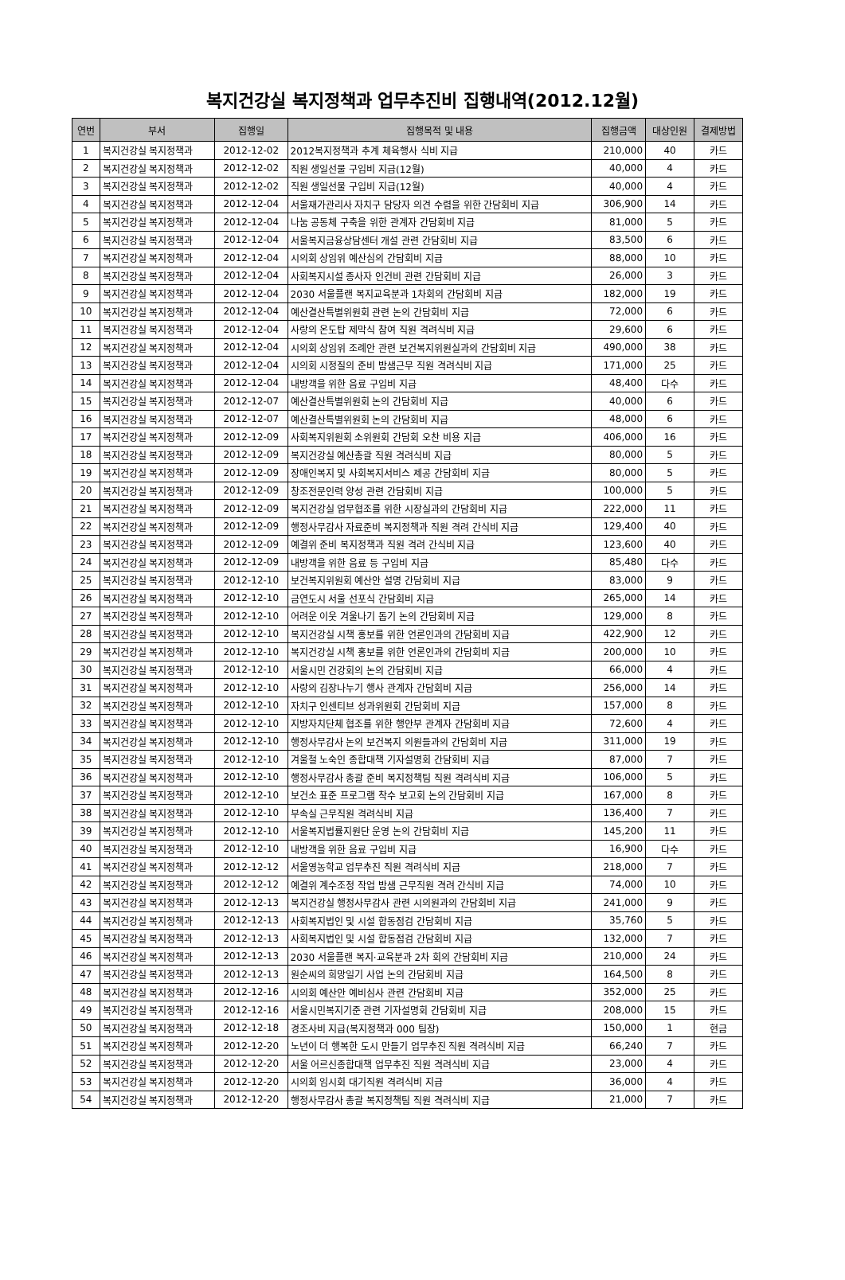복지건강실 복지정책과 업무추진비 집행내역(2012.12월)
| 연번 | 부서 | 집행일 | 집행목적 및 내용 | 집행금액 | 대상인원 | 결제방법 |
| --- | --- | --- | --- | --- | --- | --- |
| 1 | 복지건강실 복지정책과 | 2012-12-02 | 2012복지정책과 추계 체육행사 식비 지급 | 210,000 | 40 | 카드 |
| 2 | 복지건강실 복지정책과 | 2012-12-02 | 직원 생일선물 구입비 지급(12월) | 40,000 | 4 | 카드 |
| 3 | 복지건강실 복지정책과 | 2012-12-02 | 직원 생일선물 구입비 지급(12월) | 40,000 | 4 | 카드 |
| 4 | 복지건강실 복지정책과 | 2012-12-04 | 서울재가관리사 자치구 담당자 의견 수렴을 위한 간담회비 지급 | 306,900 | 14 | 카드 |
| 5 | 복지건강실 복지정책과 | 2012-12-04 | 나눔 공동체 구축을 위한 관계자 간담회비 지급 | 81,000 | 5 | 카드 |
| 6 | 복지건강실 복지정책과 | 2012-12-04 | 서울복지금융상담센터 개설 관련 간담회비 지급 | 83,500 | 6 | 카드 |
| 7 | 복지건강실 복지정책과 | 2012-12-04 | 시의회 상임위 예산심의 간담회비 지급 | 88,000 | 10 | 카드 |
| 8 | 복지건강실 복지정책과 | 2012-12-04 | 사회복지시설 종사자 인건비 관련 간담회비 지급 | 26,000 | 3 | 카드 |
| 9 | 복지건강실 복지정책과 | 2012-12-04 | 2030 서울플랜 복지교육분과 1차회의 간담회비 지급 | 182,000 | 19 | 카드 |
| 10 | 복지건강실 복지정책과 | 2012-12-04 | 예산결산특별위원회 관련 논의 간담회비 지급 | 72,000 | 6 | 카드 |
| 11 | 복지건강실 복지정책과 | 2012-12-04 | 사랑의 온도탑 제막식 참여 직원 격려식비 지급 | 29,600 | 6 | 카드 |
| 12 | 복지건강실 복지정책과 | 2012-12-04 | 시의회 상임위 조례안 관련 보건복지위원실과의 간담회비 지급 | 490,000 | 38 | 카드 |
| 13 | 복지건강실 복지정책과 | 2012-12-04 | 시의회 시정질의 준비 밤샘근무 직원 격려식비 지급 | 171,000 | 25 | 카드 |
| 14 | 복지건강실 복지정책과 | 2012-12-04 | 내방객을 위한 음료 구입비 지급 | 48,400 | 다수 | 카드 |
| 15 | 복지건강실 복지정책과 | 2012-12-07 | 예산결산특별위원회 논의 간담회비 지급 | 40,000 | 6 | 카드 |
| 16 | 복지건강실 복지정책과 | 2012-12-07 | 예산결산특별위원회 논의 간담회비 지급 | 48,000 | 6 | 카드 |
| 17 | 복지건강실 복지정책과 | 2012-12-09 | 사회복지위원회 소위원회 간담회 오찬 비용 지급 | 406,000 | 16 | 카드 |
| 18 | 복지건강실 복지정책과 | 2012-12-09 | 복지건강실 예산총괄 직원 격려식비 지급 | 80,000 | 5 | 카드 |
| 19 | 복지건강실 복지정책과 | 2012-12-09 | 장애인복지 및 사회복지서비스 제공 간담회비 지급 | 80,000 | 5 | 카드 |
| 20 | 복지건강실 복지정책과 | 2012-12-09 | 창조전문인력 양성 관련 간담회비 지급 | 100,000 | 5 | 카드 |
| 21 | 복지건강실 복지정책과 | 2012-12-09 | 복지건강실 업무협조를 위한 시장실과의 간담회비 지급 | 222,000 | 11 | 카드 |
| 22 | 복지건강실 복지정책과 | 2012-12-09 | 행정사무감사 자료준비 복지정책과 직원 격려 간식비 지급 | 129,400 | 40 | 카드 |
| 23 | 복지건강실 복지정책과 | 2012-12-09 | 예결위 준비 복지정책과 직원 격려 간식비 지급 | 123,600 | 40 | 카드 |
| 24 | 복지건강실 복지정책과 | 2012-12-09 | 내방객을 위한 음료 등 구입비 지급 | 85,480 | 다수 | 카드 |
| 25 | 복지건강실 복지정책과 | 2012-12-10 | 보건복지위원회 예산안 설명 간담회비 지급 | 83,000 | 9 | 카드 |
| 26 | 복지건강실 복지정책과 | 2012-12-10 | 금연도시 서울 선포식 간담회비 지급 | 265,000 | 14 | 카드 |
| 27 | 복지건강실 복지정책과 | 2012-12-10 | 어려운 이웃 겨울나기 돕기 논의 간담회비 지급 | 129,000 | 8 | 카드 |
| 28 | 복지건강실 복지정책과 | 2012-12-10 | 복지건강실 시책 홍보를 위한 언론인과의 간담회비 지급 | 422,900 | 12 | 카드 |
| 29 | 복지건강실 복지정책과 | 2012-12-10 | 복지건강실 시책 홍보를 위한 언론인과의 간담회비 지급 | 200,000 | 10 | 카드 |
| 30 | 복지건강실 복지정책과 | 2012-12-10 | 서울시민 건강회의 논의 간담회비 지급 | 66,000 | 4 | 카드 |
| 31 | 복지건강실 복지정책과 | 2012-12-10 | 사랑의 김장나누기 행사 관계자 간담회비 지급 | 256,000 | 14 | 카드 |
| 32 | 복지건강실 복지정책과 | 2012-12-10 | 자치구 인센티브 성과위원회 간담회비 지급 | 157,000 | 8 | 카드 |
| 33 | 복지건강실 복지정책과 | 2012-12-10 | 지방자치단체 협조를 위한 행안부 관계자 간담회비 지급 | 72,600 | 4 | 카드 |
| 34 | 복지건강실 복지정책과 | 2012-12-10 | 행정사무감사 논의 보건복지 의원들과의 간담회비 지급 | 311,000 | 19 | 카드 |
| 35 | 복지건강실 복지정책과 | 2012-12-10 | 겨울철 노숙인 종합대책 기자설명회 간담회비 지급 | 87,000 | 7 | 카드 |
| 36 | 복지건강실 복지정책과 | 2012-12-10 | 행정사무감사 총괄 준비 복지정책팀 직원 격려식비 지급 | 106,000 | 5 | 카드 |
| 37 | 복지건강실 복지정책과 | 2012-12-10 | 보건소 표준 프로그램 착수 보고회 논의 간담회비 지급 | 167,000 | 8 | 카드 |
| 38 | 복지건강실 복지정책과 | 2012-12-10 | 부속실 근무직원 격려식비 지급 | 136,400 | 7 | 카드 |
| 39 | 복지건강실 복지정책과 | 2012-12-10 | 서울복지법률지원단 운영 논의 간담회비 지급 | 145,200 | 11 | 카드 |
| 40 | 복지건강실 복지정책과 | 2012-12-10 | 내방객을 위한 음료 구입비 지급 | 16,900 | 다수 | 카드 |
| 41 | 복지건강실 복지정책과 | 2012-12-12 | 서울영농학교 업무추진 직원 격려식비 지급 | 218,000 | 7 | 카드 |
| 42 | 복지건강실 복지정책과 | 2012-12-12 | 예결위 계수조정 작업 밤샘 근무직원 격려 간식비 지급 | 74,000 | 10 | 카드 |
| 43 | 복지건강실 복지정책과 | 2012-12-13 | 복지건강실 행정사무감사 관련 시의원과의 간담회비 지급 | 241,000 | 9 | 카드 |
| 44 | 복지건강실 복지정책과 | 2012-12-13 | 사회복지법인 및 시설 합동점검 간담회비 지급 | 35,760 | 5 | 카드 |
| 45 | 복지건강실 복지정책과 | 2012-12-13 | 사회복지법인 및 시설 합동점검 간담회비 지급 | 132,000 | 7 | 카드 |
| 46 | 복지건강실 복지정책과 | 2012-12-13 | 2030 서울플랜 복지·교육분과 2차 회의 간담회비 지급 | 210,000 | 24 | 카드 |
| 47 | 복지건강실 복지정책과 | 2012-12-13 | 원순씨의 희망일기 사업 논의 간담회비 지급 | 164,500 | 8 | 카드 |
| 48 | 복지건강실 복지정책과 | 2012-12-16 | 시의회 예산안 예비심사 관련 간담회비 지급 | 352,000 | 25 | 카드 |
| 49 | 복지건강실 복지정책과 | 2012-12-16 | 서울시민복지기준 관련 기자설명회 간담회비 지급 | 208,000 | 15 | 카드 |
| 50 | 복지건강실 복지정책과 | 2012-12-18 | 경조사비 지급(복지정책과 000 팀장) | 150,000 | 1 | 현금 |
| 51 | 복지건강실 복지정책과 | 2012-12-20 | 노년이 더 행복한 도시 만들기 업무추진 직원 격려식비 지급 | 66,240 | 7 | 카드 |
| 52 | 복지건강실 복지정책과 | 2012-12-20 | 서울 어르신종합대책 업무추진 직원 격려식비 지급 | 23,000 | 4 | 카드 |
| 53 | 복지건강실 복지정책과 | 2012-12-20 | 시의회 임시회 대기직원 격려식비 지급 | 36,000 | 4 | 카드 |
| 54 | 복지건강실 복지정책과 | 2012-12-20 | 행정사무감사 총괄 복지정책팀 직원 격려식비 지급 | 21,000 | 7 | 카드 |